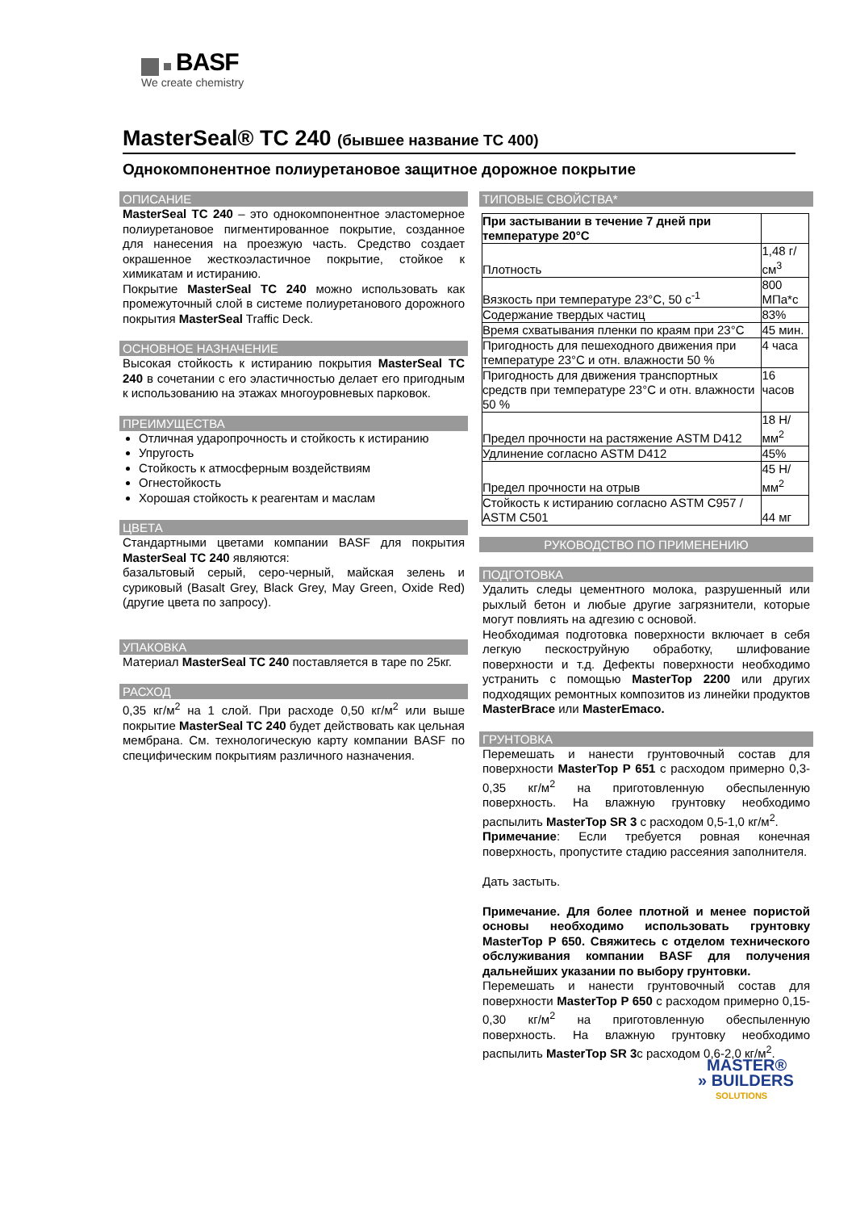BASF
We create chemistry
MasterSeal® TC 240 (бывшее название ТС 400)
Однокомпонентное полиуретановое защитное дорожное покрытие
ОПИСАНИЕ
MasterSeal TC 240 – это однокомпонентное эластомерное полиуретановое пигментированное покрытие, созданное для нанесения на проезжую часть. Средство создает окрашенное жесткоэластичное покрытие, стойкое к химикатам и истиранию.
Покрытие MasterSeal TC 240 можно использовать как промежуточный слой в системе полиуретанового дорожного покрытия MasterSeal Traffic Deck.
ОСНОВНОЕ НАЗНАЧЕНИЕ
Высокая стойкость к истиранию покрытия MasterSeal TC 240 в сочетании с его эластичностью делает его пригодным к использованию на этажах многоуровневых парковок.
ПРЕИМУЩЕСТВА
Отличная ударопрочность и стойкость к истиранию
Упругость
Стойкость к атмосферным воздействиям
Огнестойкость
Хорошая стойкость к реагентам и маслам
ЦВЕТА
Стандартными цветами компании BASF для покрытия MasterSeal TC 240 являются:
базальтовый серый, серо-черный, майская зелень и суриковый (Basalt Grey, Black Grey, May Green, Oxide Red) (другие цвета по запросу).
УПАКОВКА
Материал MasterSeal TC 240 поставляется в таре по 25кг.
РАСХОД
0,35 кг/м<sup>2</sup> на 1 слой. При расходе 0,50 кг/м<sup>2</sup> или выше покрытие MasterSeal TC 240 будет действовать как цельная мембрана. См. технологическую карту компании BASF по специфическим покрытиям различного назначения.
ТИПОВЫЕ СВОЙСТВА*
| При застывании в течение 7 дней при температуре 20°С | |
| Плотность | 1,48 г/см<sup>3</sup> |
| Вязкость при температуре 23°С, 50 с<sup>-1</sup> | 800 МПа*с |
| Содержание твердых частиц | 83% |
| Время схватывания пленки по краям при 23°С | 45 мин. |
| Пригодность для пешеходного движения при температуре 23°С и отн. влажности 50 % | 4 часа |
| Пригодность для движения транспортных средств при температуре 23°С и отн. влажности 50 % | 16 часов |
| Предел прочности на растяжение ASTM D412 | 18 Н/мм<sup>2</sup> |
| Удлинение согласно ASTM D412 | 45% |
| Предел прочности на отрыв | 45 Н/мм<sup>2</sup> |
| Стойкость к истиранию согласно ASTM C957 / ASTM C501 | 44 мг |
РУКОВОДСТВО ПО ПРИМЕНЕНИЮ
ПОДГОТОВКА
Удалить следы цементного молока, разрушенный или рыхлый бетон и любые другие загрязнители, которые могут повлиять на адгезию с основой.
Необходимая подготовка поверхности включает в себя легкую пескоструйную обработку, шлифование поверхности и т.д. Дефекты поверхности необходимо устранить с помощью MasterTop 2200 или других подходящих ремонтных композитов из линейки продуктов MasterBrace или MasterEmaco.
ГРУНТОВКА
Перемешать и нанести грунтовочный состав для поверхности MasterTop P 651 с расходом примерно 0,3-0,35 кг/м<sup>2</sup> на приготовленную обеспыленную поверхность. На влажную грунтовку необходимо распылить MasterTop SR 3 с расходом 0,5-1,0 кг/м<sup>2</sup>.
Примечание: Если требуется ровная конечная поверхность, пропустите стадию рассеяния заполнителя.
Дать застыть.
Примечание. Для более плотной и менее пористой основы необходимо использовать грунтовку MasterTop P 650. Свяжитесь с отделом технического обслуживания компании BASF для получения дальнейших указании по выбору грунтовки.
Перемешать и нанести грунтовочный состав для поверхности MasterTop P 650 с расходом примерно 0,15-0,30 кг/м<sup>2</sup> на приготовленную обеспыленную поверхность. На влажную грунтовку необходимо распылить MasterTop SR 3с расходом 0,6-2,0 кг/м<sup>2</sup>.
MASTER®
» BUILDERS
SOLUTIONS